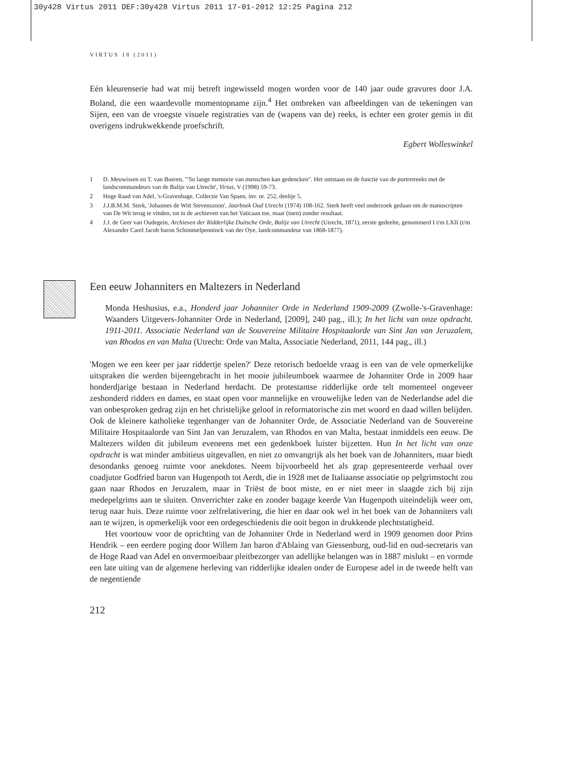30y428 Virtus 2011 DEF:30y428 Virtus 2011 17-01-2012 12:25 Pagina 212
VIRTUS 18 (2011)
Eén kleurenserie had wat mij betreft ingewisseld mogen worden voor de 140 jaar oude gravures door J.A. Boland, die een waardevolle momentopname zijn.<sup>4</sup> Het ontbreken van afbeeldingen van de tekeningen van Sijen, een van de vroegste visuele registraties van de (wapens van de) reeks, is echter een groter gemis in dit overigens indrukwekkende proefschrift.
Egbert Wolleswinkel
1 D. Meuwissen en T. van Bueren, '"So lange memorie van menschen kan gedencken". Het ontstaan en de functie van de portretreeks met de landscommandeurs van de Balije van Utrecht', Virtus, V (1998) 59-73.
2 Hoge Raad van Adel, 's-Gravenhage, Collectie Van Spaen, inv. nr. 252, deeltje 5.
3 J.J.B.M.M. Sterk, 'Johannes de Witt Stevenszoon', Jaarboek Oud Utrecht (1974) 108-162. Sterk heeft veel onderzoek gedaan om de manuscripten van De Wit terug te vinden, tot in de archieven van het Vaticaan toe, maar (toen) zonder resultaat.
4 J.J. de Geer van Oudegein, Archieven der Ridderlijke Duitsche Orde, Balije van Utrecht (Utrecht, 1871), eerste gedeelte, genummerd I t/m LXII (t/m Alexander Carel Jacob baron Schimmelpenninck van der Oye, landcommandeur van 1868-1877).
Een eeuw Johanniters en Maltezers in Nederland
Monda Heshusius, e.a., Honderd jaar Johanniter Orde in Nederland 1909-2009 (Zwolle-'s-Gravenhage: Waanders Uitgevers-Johanniter Orde in Nederland, [2009], 240 pag., ill.); In het licht van onze opdracht. 1911-2011. Associatie Nederland van de Souvereine Militaire Hospitaalorde van Sint Jan van Jeruzalem, van Rhodos en van Malta (Utrecht: Orde van Malta, Associatie Nederland, 2011, 144 pag., ill.)
'Mogen we een keer per jaar riddertje spelen?' Deze retorisch bedoelde vraag is een van de vele opmerkelijke uitspraken die werden bijeengebracht in het mooie jubileumboek waarmee de Johanniter Orde in 2009 haar honderdjarige bestaan in Nederland herdacht. De protestantse ridderlijke orde telt momenteel ongeveer zeshonderd ridders en dames, en staat open voor mannelijke en vrouwelijke leden van de Nederlandse adel die van onbesproken gedrag zijn en het christelijke geloof in reformatorische zin met woord en daad willen belijden. Ook de kleinere katholieke tegenhanger van de Johanniter Orde, de Associatie Nederland van de Souvereine Militaire Hospitaalorde van Sint Jan van Jeruzalem, van Rhodos en van Malta, bestaat inmiddels een eeuw. De Maltezers wilden dit jubileum eveneens met een gedenkboek luister bijzetten. Hun In het licht van onze opdracht is wat minder ambitieus uitgevallen, en niet zo omvangrijk als het boek van de Johanniters, maar biedt desondanks genoeg ruimte voor anekdotes. Neem bijvoorbeeld het als grap gepresenteerde verhaal over coadjutor Godfried baron van Hugenpoth tot Aerdt, die in 1928 met de Italiaanse associatie op pelgrimstocht zou gaan naar Rhodos en Jeruzalem, maar in Triëst de boot miste, en er niet meer in slaagde zich bij zijn medepelgrims aan te sluiten. Onverrichter zake en zonder bagage keerde Van Hugenpoth uiteindelijk weer om, terug naar huis. Deze ruimte voor zelfrelativering, die hier en daar ook wel in het boek van de Johanniters valt aan te wijzen, is opmerkelijk voor een ordegeschiedenis die ooit begon in drukkende plechtstatigheid.
Het voortouw voor de oprichting van de Johanniter Orde in Nederland werd in 1909 genomen door Prins Hendrik – een eerdere poging door Willem Jan baron d'Ablaing van Giessenburg, oud-lid en oud-secretaris van de Hoge Raad van Adel en onvermoeibaar pleitbezorger van adellijke belangen was in 1887 mislukt – en vormde een late uiting van de algemene herleving van ridderlijke idealen onder de Europese adel in de tweede helft van de negentiende
212